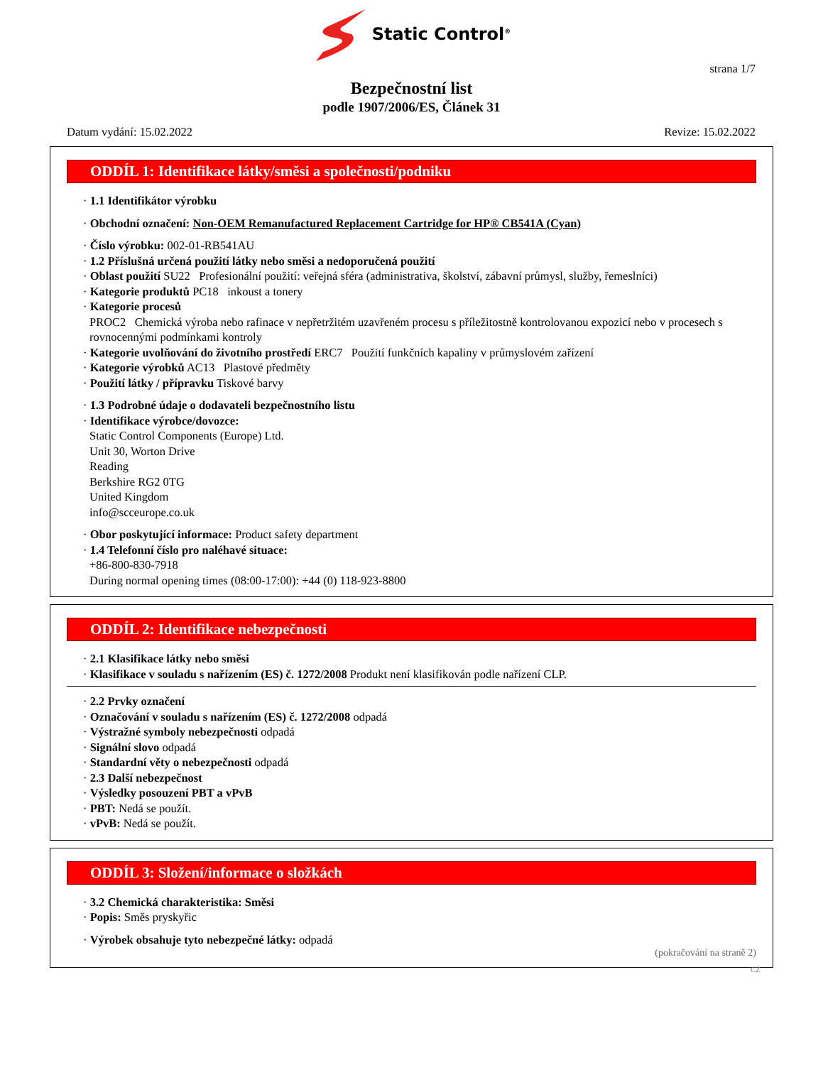Static Control<sup>®</sup>
strana 1/7
Bezpečnostní list
podle 1907/2006/ES, Článek 31
Datum vydání: 15.02.2022 Revize: 15.02.2022
ODDÍL 1: Identifikace látky/směsi a společnosti/podniku
· 1.1 Identifikátor výrobku
· Obchodní označení: Non-OEM Remanufactured Replacement Cartridge for HP® CB541A (Cyan)
· Číslo výrobku: 002-01-RB541AU
· 1.2 Příslušná určená použití látky nebo směsi a nedoporučená použití
· Oblast použití SU22 Profesionální použití: veřejná sféra (administrativa, školství, zábavní průmysl, služby, řemeslníci)
· Kategorie produktů PC18 inkoust a tonery
· Kategorie procesů
PROC2 Chemická výroba nebo rafinace v nepřetržitém uzavřeném procesu s příležitostně kontrolovanou expozicí nebo v procesech s rovnocennými podmínkami kontroly
· Kategorie uvolňování do životního prostředí ERC7 Použití funkčních kapaliny v průmyslovém zařízení
· Kategorie výrobků AC13 Plastové předměty
· Použití látky / přípravku Tiskové barvy
· 1.3 Podrobné údaje o dodavateli bezpečnostního listu
· Identifikace výrobce/dovozce:
Static Control Components (Europe) Ltd.
Unit 30, Worton Drive
Reading
Berkshire RG2 0TG
United Kingdom
info@scceurope.co.uk
· Obor poskytující informace: Product safety department
· 1.4 Telefonní číslo pro naléhavé situace:
+86-800-830-7918
During normal opening times (08:00-17:00): +44 (0) 118-923-8800
ODDÍL 2: Identifikace nebezpečnosti
· 2.1 Klasifikace látky nebo směsi
· Klasifikace v souladu s nařízením (ES) č. 1272/2008 Produkt není klasifikován podle nařízení CLP.
· 2.2 Prvky označení
· Označování v souladu s nařízením (ES) č. 1272/2008 odpadá
· Výstražné symboly nebezpečnosti odpadá
· Signální slovo odpadá
· Standardní věty o nebezpečnosti odpadá
· 2.3 Další nebezpečnost
· Výsledky posouzení PBT a vPvB
· PBT: Nedá se použít.
· vPvB: Nedá se použít.
ODDÍL 3: Složení/informace o složkách
· 3.2 Chemická charakteristika: Směsi
· Popis: Směs pryskyřic
· Výrobek obsahuje tyto nebezpečné látky: odpadá
(pokračování na straně 2)
CZ